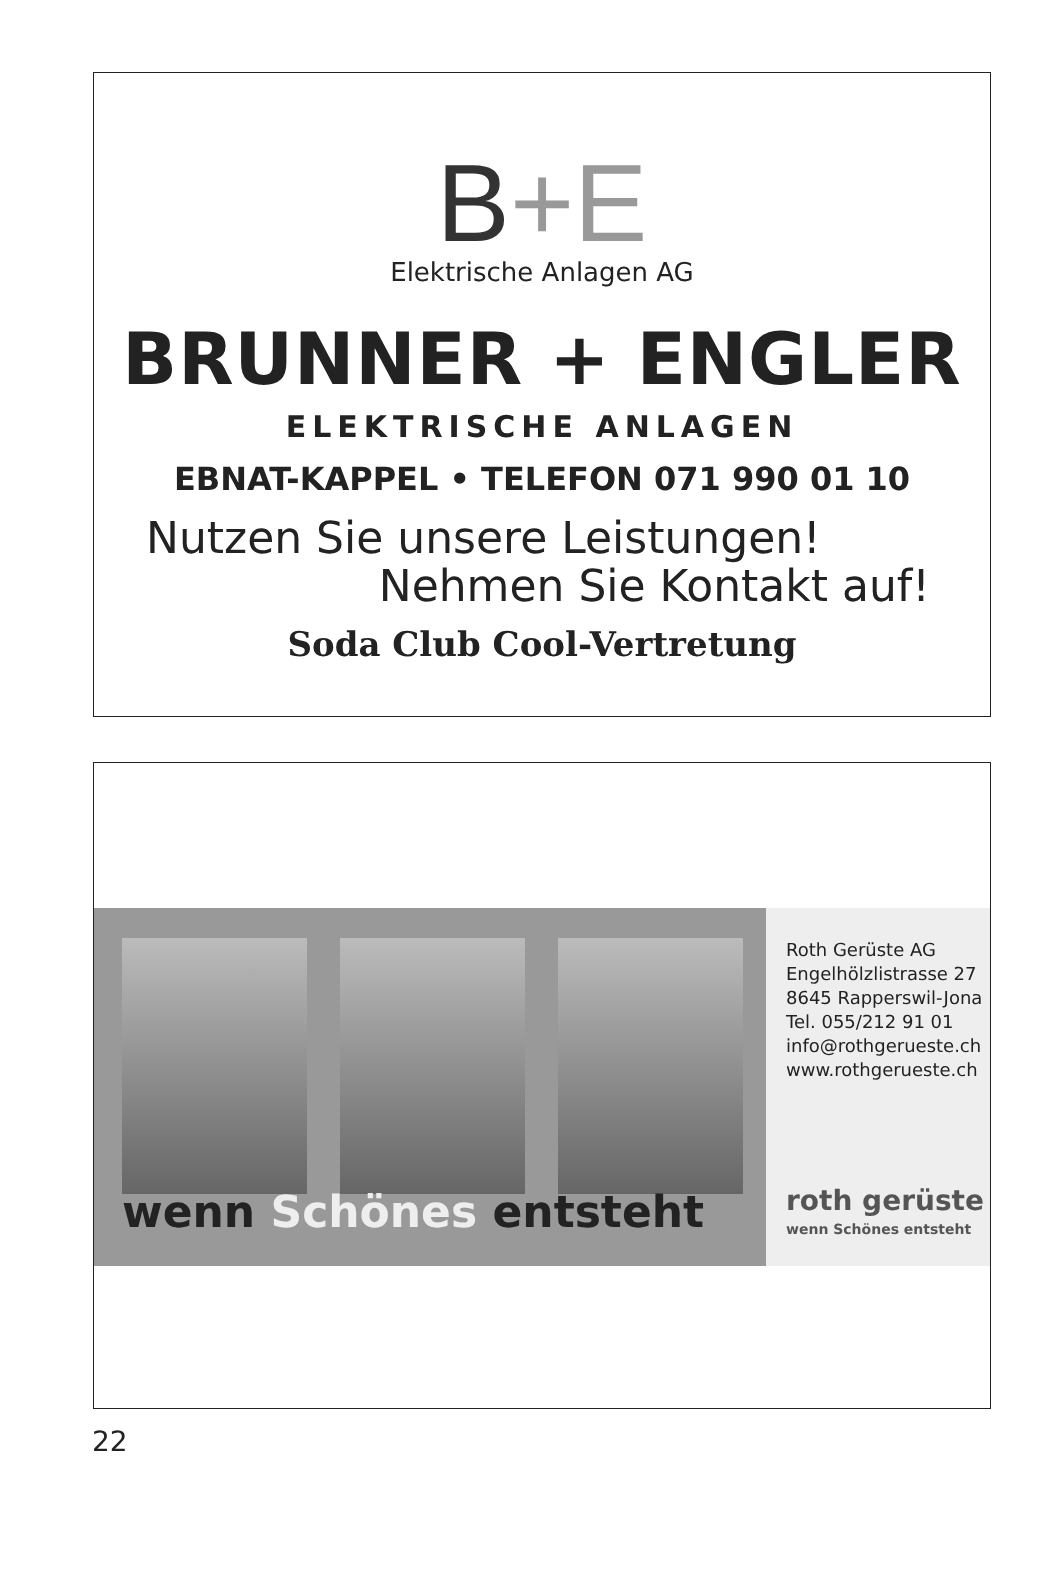B+E
Elektrische Anlagen AG
BRUNNER + ENGLER
ELEKTRISCHE ANLAGEN
EBNAT-KAPPEL • TELEFON 071 990 01 10
Nutzen Sie unsere Leistungen!
Nehmen Sie Kontakt auf!
Soda Club Cool-Vertretung
wenn Schönes entsteht
Roth Gerüste AG
Engelhölzlistrasse 27
8645 Rapperswil-Jona
Tel. 055/212 91 01
info@rothgerueste.ch
www.rothgerueste.ch
roth gerüste
wenn Schönes entsteht
22